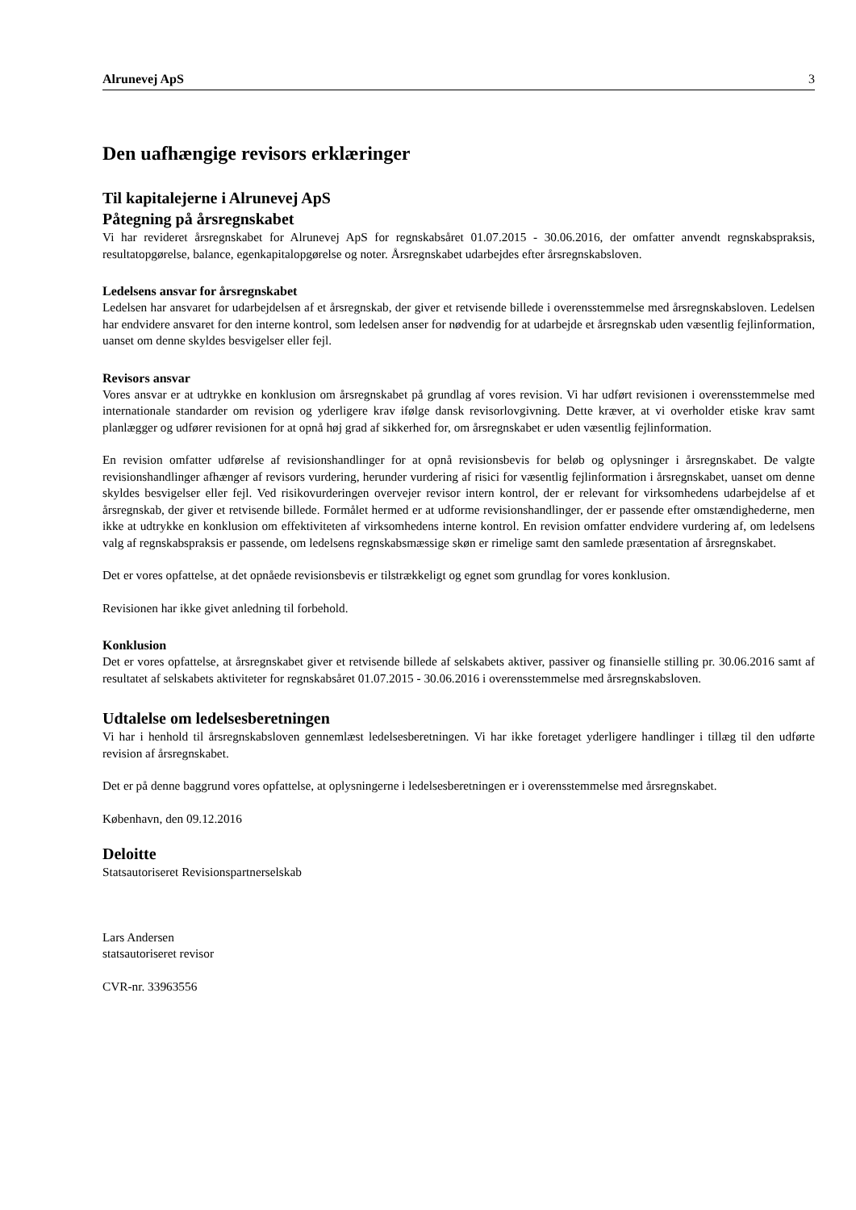Alrunevej ApS 3
Den uafhængige revisors erklæringer
Til kapitalejerne i Alrunevej ApS
Påtegning på årsregnskabet
Vi har revideret årsregnskabet for Alrunevej ApS for regnskabsåret 01.07.2015 - 30.06.2016, der omfatter anvendt regnskabspraksis, resultatopgørelse, balance, egenkapitalopgørelse og noter. Årsregnskabet udarbejdes efter årsregnskabsloven.
Ledelsens ansvar for årsregnskabet
Ledelsen har ansvaret for udarbejdelsen af et årsregnskab, der giver et retvisende billede i overensstemmelse med årsregnskabsloven. Ledelsen har endvidere ansvaret for den interne kontrol, som ledelsen anser for nødvendig for at udarbejde et årsregnskab uden væsentlig fejlinformation, uanset om denne skyldes besvigelser eller fejl.
Revisors ansvar
Vores ansvar er at udtrykke en konklusion om årsregnskabet på grundlag af vores revision. Vi har udført revisionen i overensstemmelse med internationale standarder om revision og yderligere krav ifølge dansk revisorlovgivning. Dette kræver, at vi overholder etiske krav samt planlægger og udfører revisionen for at opnå høj grad af sikkerhed for, om årsregnskabet er uden væsentlig fejlinformation.
En revision omfatter udførelse af revisionshandlinger for at opnå revisionsbevis for beløb og oplysninger i årsregnskabet. De valgte revisionshandlinger afhænger af revisors vurdering, herunder vurdering af risici for væsentlig fejlinformation i årsregnskabet, uanset om denne skyldes besvigelser eller fejl. Ved risikovurderingen overvejer revisor intern kontrol, der er relevant for virksomhedens udarbejdelse af et årsregnskab, der giver et retvisende billede. Formålet hermed er at udforme revisionshandlinger, der er passende efter omstændighederne, men ikke at udtrykke en konklusion om effektiviteten af virksomhedens interne kontrol. En revision omfatter endvidere vurdering af, om ledelsens valg af regnskabspraksis er passende, om ledelsens regnskabsmæssige skøn er rimelige samt den samlede præsentation af årsregnskabet.
Det er vores opfattelse, at det opnåede revisionsbevis er tilstrækkeligt og egnet som grundlag for vores konklusion.
Revisionen har ikke givet anledning til forbehold.
Konklusion
Det er vores opfattelse, at årsregnskabet giver et retvisende billede af selskabets aktiver, passiver og finansielle stilling pr. 30.06.2016 samt af resultatet af selskabets aktiviteter for regnskabsåret 01.07.2015 - 30.06.2016 i overensstemmelse med årsregnskabsloven.
Udtalelse om ledelsesberetningen
Vi har i henhold til årsregnskabsloven gennemlæst ledelsesberetningen. Vi har ikke foretaget yderligere handlinger i tillæg til den udførte revision af årsregnskabet.
Det er på denne baggrund vores opfattelse, at oplysningerne i ledelsesberetningen er i overensstemmelse med årsregnskabet.
København, den 09.12.2016
Deloitte
Statsautoriseret Revisionspartnerselskab
Lars Andersen
statsautoriseret revisor
CVR-nr. 33963556